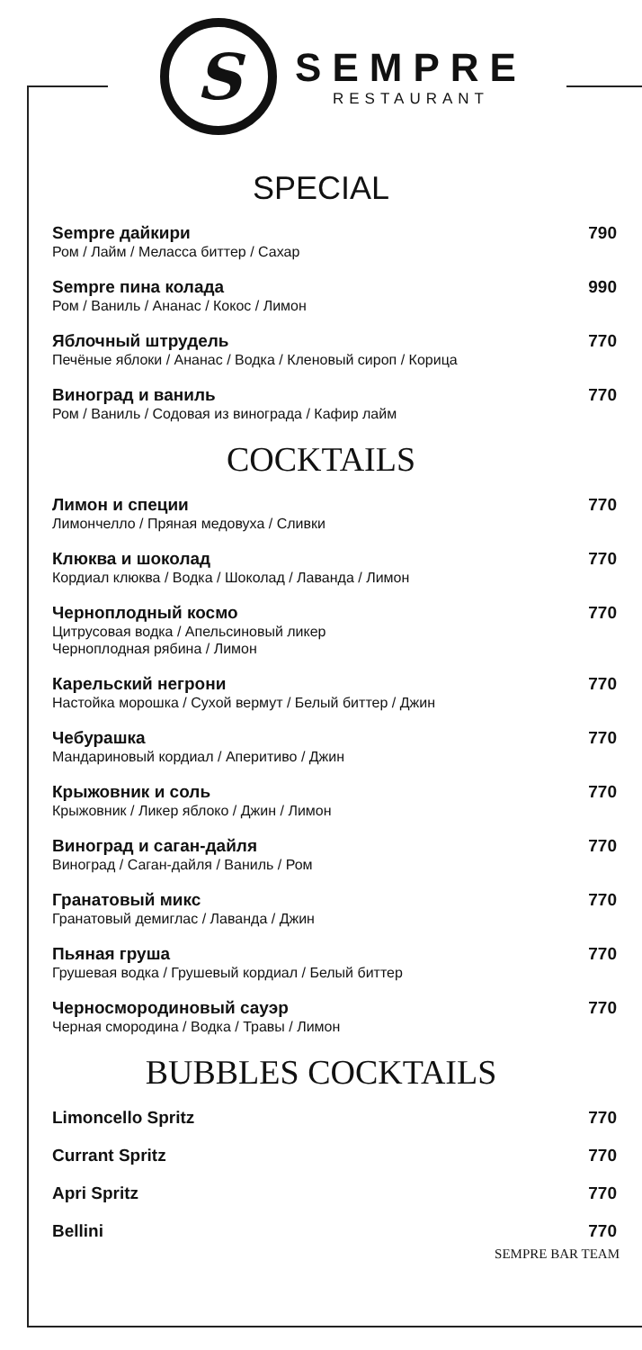S
SEMPRE
RESTAURANT
SPECIAL
Sempre дайкири 790
Ром / Лайм / Меласса биттер / Сахар
Sempre пина колада 990
Ром / Ваниль / Ананас / Кокос / Лимон
Яблочный штрудель 770
Печёные яблоки / Ананас / Водка / Кленовый сироп / Корица
Виноград и ваниль 770
Ром / Ваниль / Содовая из винограда / Кафир лайм
COCKTAILS
Лимон и специи 770
Лимончелло / Пряная медовуха / Сливки
Клюква и шоколад 770
Кордиал клюква / Водка / Шоколад / Лаванда / Лимон
Черноплодный космо 770
Цитрусовая водка / Апельсиновый ликер
Черноплодная рябина / Лимон
Карельский негрони 770
Настойка морошка / Сухой вермут / Белый биттер / Джин
Чебурашка 770
Мандариновый кордиал / Аперитиво / Джин
Крыжовник и соль 770
Крыжовник / Ликер яблоко / Джин / Лимон
Виноград и саган-дайля 770
Виноград / Саган-дайля / Ваниль / Ром
Гранатовый микс 770
Гранатовый демиглас / Лаванда / Джин
Пьяная груша 770
Грушевая водка / Грушевый кордиал / Белый биттер
Черносмородиновый сауэр 770
Черная смородина / Водка / Травы / Лимон
BUBBLES COCKTAILS
Limoncello Spritz 770
Currant Spritz 770
Apri Spritz 770
Bellini 770
SEMPRE BAR TEAM